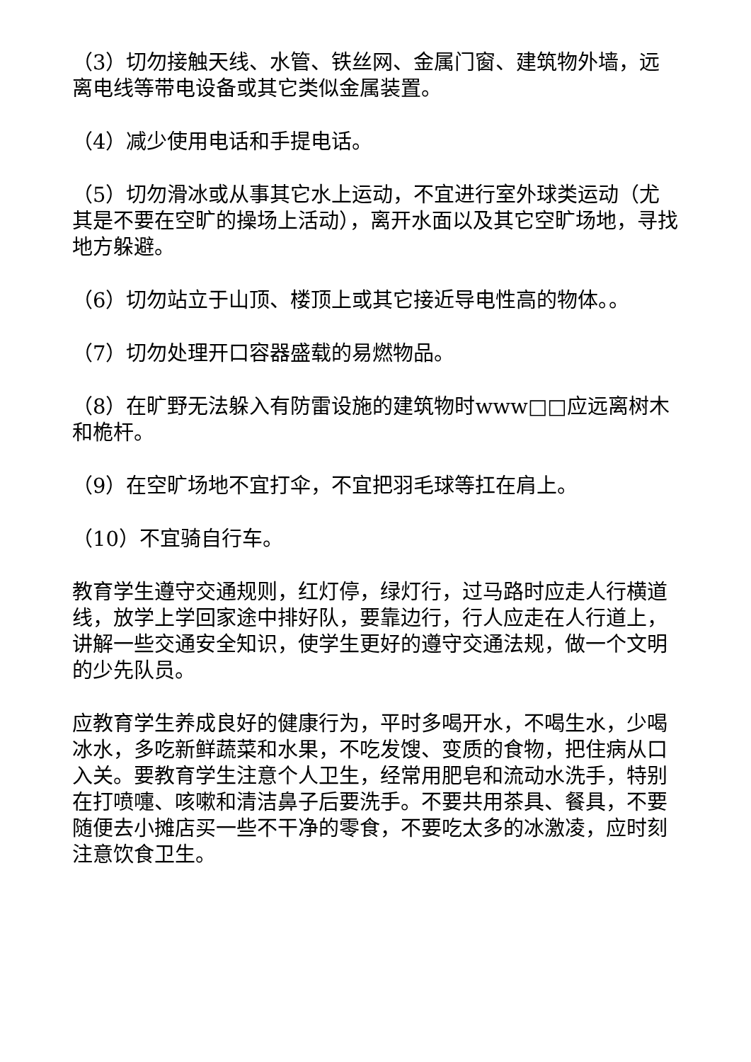（3）切勿接触天线、水管、铁丝网、金属门窗、建筑物外墙，远离电线等带电设备或其它类似金属装置。
（4）减少使用电话和手提电话。
（5）切勿滑冰或从事其它水上运动，不宜进行室外球类运动（尤其是不要在空旷的操场上活动），离开水面以及其它空旷场地，寻找地方躲避。
（6）切勿站立于山顶、楼顶上或其它接近导电性高的物体。。
（7）切勿处理开口容器盛载的易燃物品。
（8）在旷野无法躲入有防雷设施的建筑物时www□□应远离树木和桅杆。
（9）在空旷场地不宜打伞，不宜把羽毛球等扛在肩上。
（10）不宜骑自行车。
教育学生遵守交通规则，红灯停，绿灯行，过马路时应走人行横道线，放学上学回家途中排好队，要靠边行，行人应走在人行道上，讲解一些交通安全知识，使学生更好的遵守交通法规，做一个文明的少先队员。
应教育学生养成良好的健康行为，平时多喝开水，不喝生水，少喝冰水，多吃新鲜蔬菜和水果，不吃发馊、变质的食物，把住病从口入关。要教育学生注意个人卫生，经常用肥皂和流动水洗手，特别在打喷嚏、咳嗽和清洁鼻子后要洗手。不要共用茶具、餐具，不要随便去小摊店买一些不干净的零食，不要吃太多的冰激凌，应时刻注意饮食卫生。